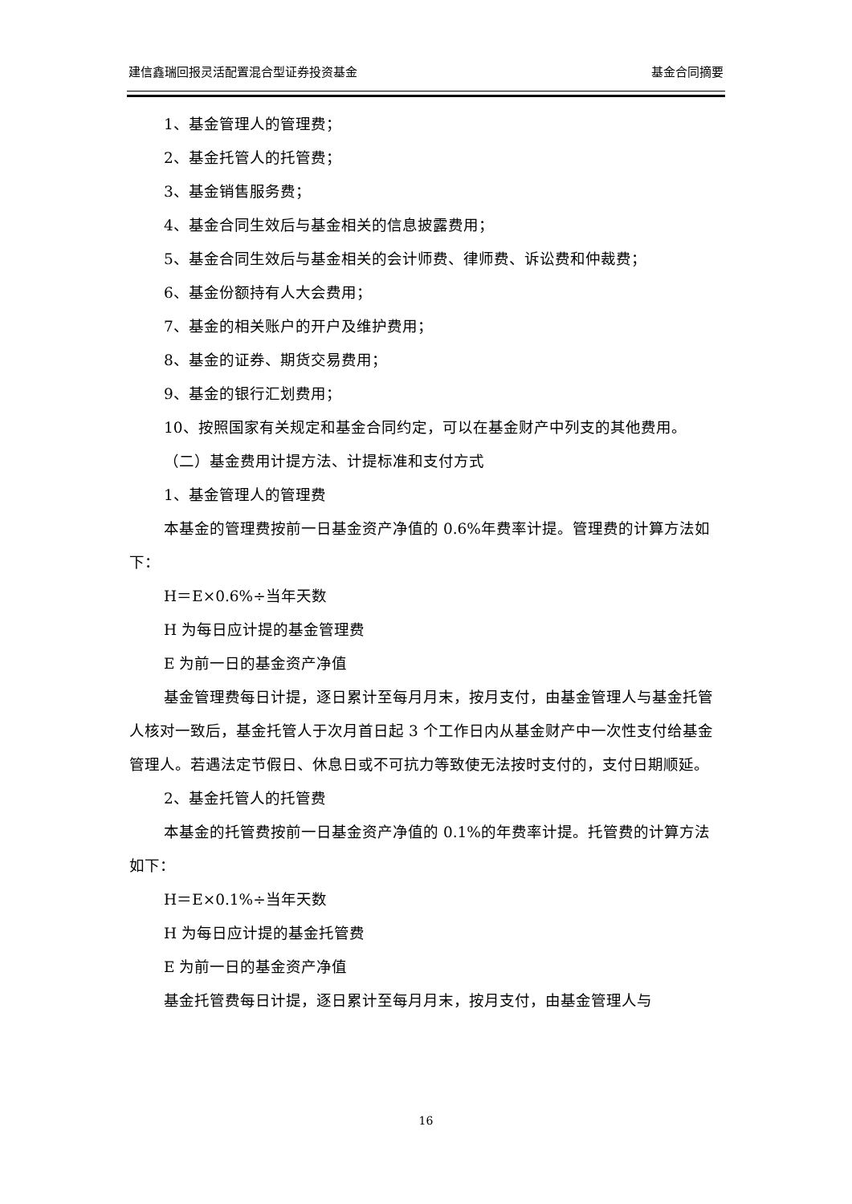建信鑫瑞回报灵活配置混合型证券投资基金 基金合同摘要
1、基金管理人的管理费；
2、基金托管人的托管费；
3、基金销售服务费；
4、基金合同生效后与基金相关的信息披露费用；
5、基金合同生效后与基金相关的会计师费、律师费、诉讼费和仲裁费；
6、基金份额持有人大会费用；
7、基金的相关账户的开户及维护费用；
8、基金的证券、期货交易费用；
9、基金的银行汇划费用；
10、按照国家有关规定和基金合同约定，可以在基金财产中列支的其他费用。
（二）基金费用计提方法、计提标准和支付方式
1、基金管理人的管理费
本基金的管理费按前一日基金资产净值的 0.6%年费率计提。管理费的计算方法如下：
H＝E×0.6%÷当年天数
H 为每日应计提的基金管理费
E 为前一日的基金资产净值
基金管理费每日计提，逐日累计至每月月末，按月支付，由基金管理人与基金托管人核对一致后，基金托管人于次月首日起 3 个工作日内从基金财产中一次性支付给基金管理人。若遇法定节假日、休息日或不可抗力等致使无法按时支付的，支付日期顺延。
2、基金托管人的托管费
本基金的托管费按前一日基金资产净值的 0.1%的年费率计提。托管费的计算方法如下：
H＝E×0.1%÷当年天数
H 为每日应计提的基金托管费
E 为前一日的基金资产净值
基金托管费每日计提，逐日累计至每月月末，按月支付，由基金管理人与
16